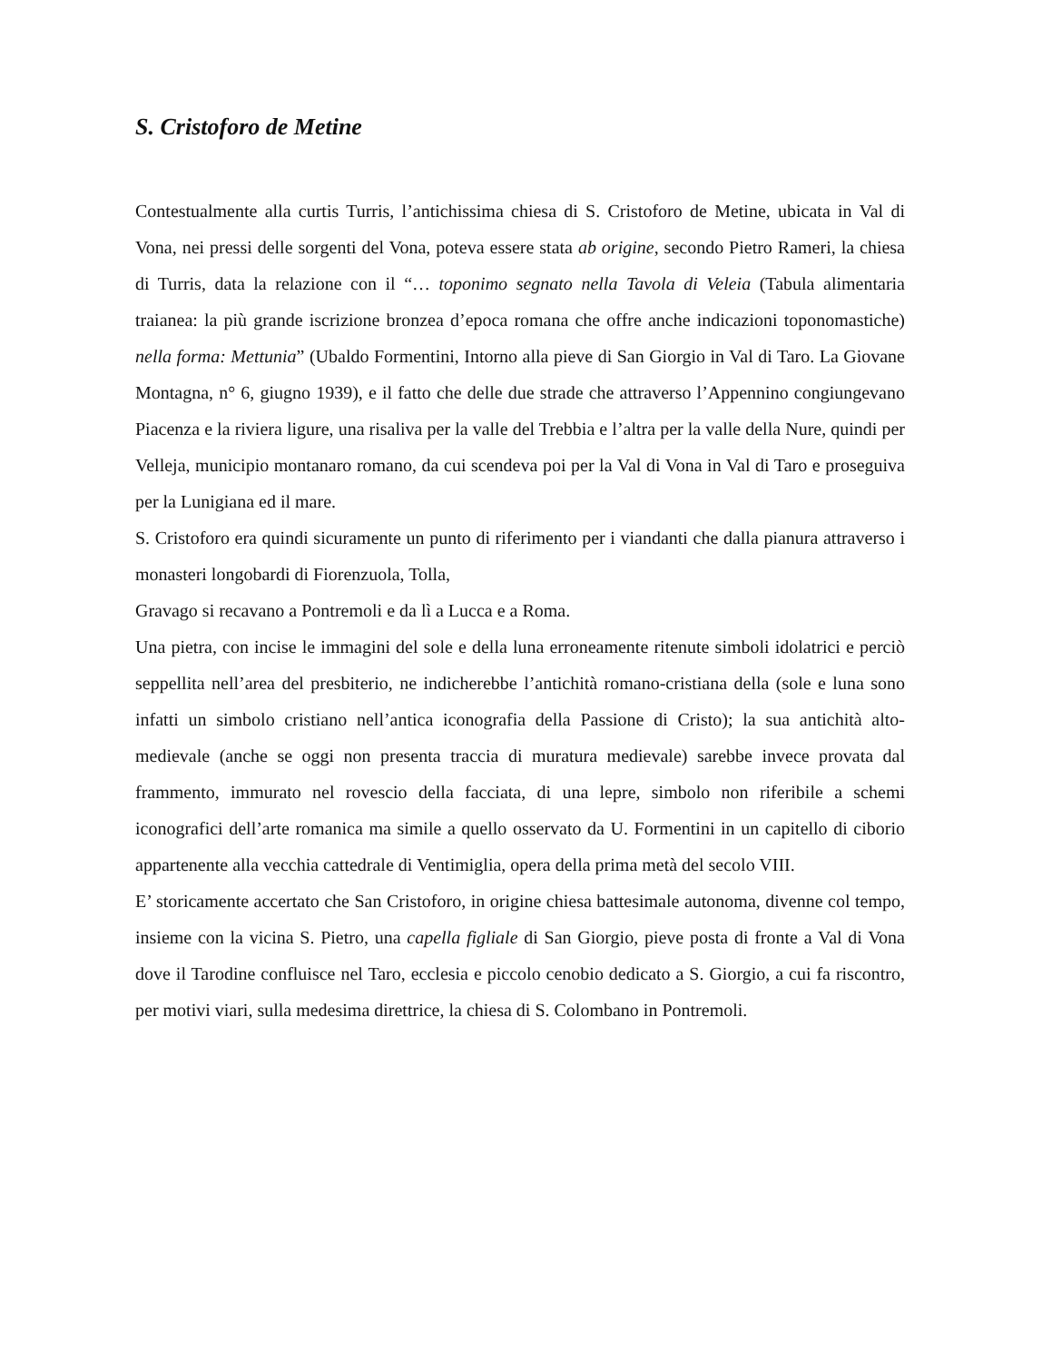S. Cristoforo de Metine
Contestualmente alla curtis Turris, l’antichissima chiesa di S. Cristoforo de Metine, ubicata in Val di Vona, nei pressi delle sorgenti del Vona, poteva essere stata ab origine, secondo Pietro Rameri, la chiesa di Turris, data la relazione con il “… toponimo segnato nella Tavola di Veleia (Tabula alimentaria traianea: la più grande iscrizione bronzea d’epoca romana che offre anche indicazioni toponomastiche) nella forma: Mettunia” (Ubaldo Formentini, Intorno alla pieve di San Giorgio in Val di Taro. La Giovane Montagna, n° 6, giugno 1939), e il fatto che delle due strade che attraverso l’Appennino congiungevano Piacenza e la riviera ligure, una risaliva per la valle del Trebbia e l’altra per la valle della Nure, quindi per Velleja, municipio montanaro romano, da cui scendeva poi per la Val di Vona in Val di Taro e proseguiva per la Lunigiana ed il mare.
S. Cristoforo era quindi sicuramente un punto di riferimento per i viandanti che dalla pianura attraverso i monasteri longobardi di Fiorenzuola, Tolla,
Gravago si recavano a Pontremoli e da lì a Lucca e a Roma.
Una pietra, con incise le immagini del sole e della luna erroneamente ritenute simboli idolatrici e perciò seppellita nell’area del presbiterio, ne indicherebbe l’antichità romano-cristiana della (sole e luna sono infatti un simbolo cristiano nell’antica iconografia della Passione di Cristo); la sua antichità alto-medievale (anche se oggi non presenta traccia di muratura medievale) sarebbe invece provata dal frammento, immurato nel rovescio della facciata, di una lepre, simbolo non riferibile a schemi iconografici dell’arte romanica ma simile a quello osservato da U. Formentini in un capitello di ciborio appartenente alla vecchia cattedrale di Ventimiglia, opera della prima metà del secolo VIII.
E’ storicamente accertato che San Cristoforo, in origine chiesa battesimale autonoma, divenne col tempo, insieme con la vicina S. Pietro, una capella figliale di San Giorgio, pieve posta di fronte a Val di Vona dove il Tarodine confluisce nel Taro, ecclesia e piccolo cenobio dedicato a S. Giorgio, a cui fa riscontro, per motivi viari, sulla medesima direttrice, la chiesa di S. Colombano in Pontremoli.